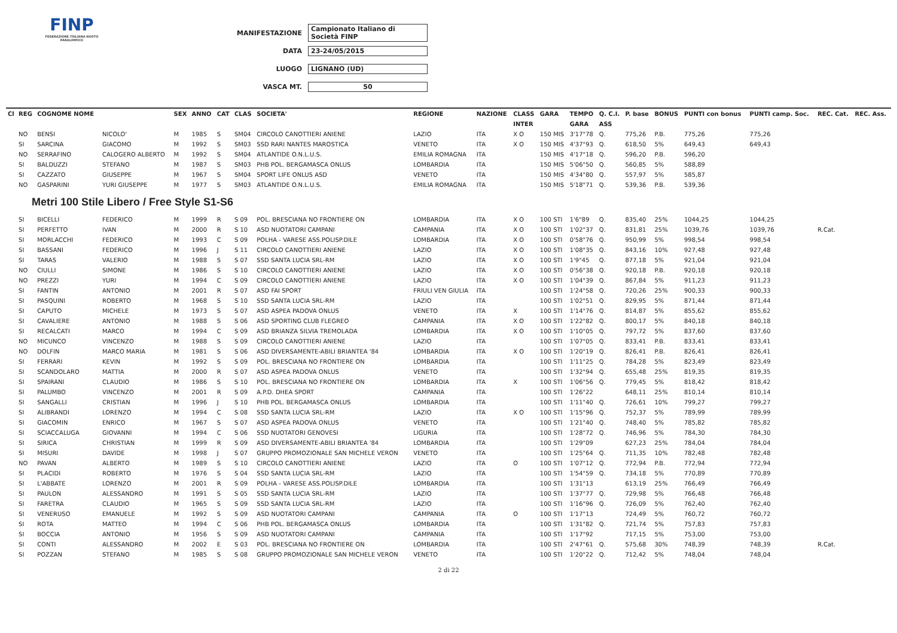FINP
FEDERAZIONE ITALIANA NUOTO PARALIMPICO
MANIFESTAZIONE Campionato Italiano di Società FINP
DATA 23-24/05/2015
LUOGO LIGNANO (UD)
VASCA MT. 50
| Cl | REG | COGNOME NOME | | SEX | ANNO | CAT | CLAS | SOCIETA' | REGIONE | NAZIONE | CLASS | GARA | TEMPO | Q. C.I. | P. base | BONUS | PUNTI con bonus | PUNTI camp. Soc. | REC. Cat. | REC. Ass. |
| --- | --- | --- | --- | --- | --- | --- | --- | --- | --- | --- | --- | --- | --- | --- | --- | --- | --- | --- | --- | --- |
| | | | | | | | | | | | INTER | | GARA | ASS | | | | | | |
| | NO | BENSI | NICOLO' | M | 1985 | S | SM04 | CIRCOLO CANOTTIERI ANIENE | LAZIO | ITA | X O | 150 MIS | 3'17"78 | Q. | 775,26 | P.B. | 775,26 | 775,26 | | |
| | SI | SARCINA | GIACOMO | M | 1992 | S | SM03 | SSD RARI NANTES MAROSTICA | VENETO | ITA | X O | 150 MIS | 4'37"93 | Q. | 618,50 | 5% | 649,43 | 649,43 | | |
| | NO | SERRAFINO | CALOGERO ALBERTO | M | 1992 | S | SM04 | ATLANTIDE O.N.L.U.S. | EMILIA ROMAGNA | ITA | | 150 MIS | 4'17"18 | Q. | 596,20 | P.B. | 596,20 | | | |
| | SI | BALDUZZI | STEFANO | M | 1987 | S | SM03 | PHB POL. BERGAMASCA ONLUS | LOMBARDIA | ITA | | 150 MIS | 5'06"50 | Q. | 560,85 | 5% | 588,89 | | | |
| | SI | CAZZATO | GIUSEPPE | M | 1967 | S | SM04 | SPORT LIFE ONLUS ASD | VENETO | ITA | | 150 MIS | 4'34"80 | Q. | 557,97 | 5% | 585,87 | | | |
| | NO | GASPARINI | YURI GIUSEPPE | M | 1977 | S | SM03 | ATLANTIDE O.N.L.U.S. | EMILIA ROMAGNA | ITA | | 150 MIS | 5'18"71 | Q. | 539,36 | P.B. | 539,36 | | | |
| Metri 100 Stile Libero / Free Style S1-S6 | | | | | | | | | | | | | | | | | | | | |
| | SI | BICELLI | FEDERICO | M | 1999 | R | S 09 | POL. BRESCIANA NO FRONTIERE ON | LOMBARDIA | ITA | X O | 100 STI | 1'6"89 | Q. | 835,40 | 25% | 1044,25 | 1044,25 | | |
| | SI | PERFETTO | IVAN | M | 2000 | R | S 10 | ASD NUOTATORI CAMPANI | CAMPANIA | ITA | X O | 100 STI | 1'02"37 | Q. | 831,81 | 25% | 1039,76 | 1039,76 | R.Cat. | |
| | SI | MORLACCHI | FEDERICO | M | 1993 | C | S 09 | POLHA - VARESE ASS.POLISP.DILE | LOMBARDIA | ITA | X O | 100 STI | 0'58"76 | Q. | 950,99 | 5% | 998,54 | 998,54 | | |
| | SI | BASSANI | FEDERICO | M | 1996 | J | S 11 | CIRCOLO CANOTTIERI ANIENE | LAZIO | ITA | X O | 100 STI | 1'08"35 | Q. | 843,16 | 10% | 927,48 | 927,48 | | |
| | SI | TARAS | VALERIO | M | 1988 | S | S 07 | SSD SANTA LUCIA SRL-RM | LAZIO | ITA | X O | 100 STI | 1'9"45 | Q. | 877,18 | 5% | 921,04 | 921,04 | | |
| | NO | CIULLI | SIMONE | M | 1986 | S | S 10 | CIRCOLO CANOTTIERI ANIENE | LAZIO | ITA | X O | 100 STI | 0'56"38 | Q. | 920,18 | P.B. | 920,18 | 920,18 | | |
| | NO | PREZZI | YURI | M | 1994 | C | S 09 | CIRCOLO CANOTTIERI ANIENE | LAZIO | ITA | X O | 100 STI | 1'04"39 | Q. | 867,84 | 5% | 911,23 | 911,23 | | |
| | SI | FANTIN | ANTONIO | M | 2001 | R | S 07 | ASD FAI SPORT | FRIULI VEN GIULIA | ITA | | 100 STI | 1'24"58 | Q. | 720,26 | 25% | 900,33 | 900,33 | | |
| | SI | PASQUINI | ROBERTO | M | 1968 | S | S 10 | SSD SANTA LUCIA SRL-RM | LAZIO | ITA | | 100 STI | 1'02"51 | Q. | 829,95 | 5% | 871,44 | 871,44 | | |
| | SI | CAPUTO | MICHELE | M | 1973 | S | S 07 | ASD ASPEA PADOVA ONLUS | VENETO | ITA | X | 100 STI | 1'14"76 | Q. | 814,87 | 5% | 855,62 | 855,62 | | |
| | SI | CAVALIERE | ANTONIO | M | 1988 | S | S 06 | ASD SPORTING CLUB FLEGREO | CAMPANIA | ITA | X O | 100 STI | 1'22"82 | Q. | 800,17 | 5% | 840,18 | 840,18 | | |
| | SI | RECALCATI | MARCO | M | 1994 | C | S 09 | ASD BRIANZA SILVIA TREMOLADA | LOMBARDIA | ITA | X O | 100 STI | 1'10"05 | Q. | 797,72 | 5% | 837,60 | 837,60 | | |
| | NO | MICUNCO | VINCENZO | M | 1988 | S | S 09 | CIRCOLO CANOTTIERI ANIENE | LAZIO | ITA | | 100 STI | 1'07"05 | Q. | 833,41 | P.B. | 833,41 | 833,41 | | |
| | NO | DOLFIN | MARCO MARIA | M | 1981 | S | S 06 | ASD DIVERSAMENTE-ABILI BRIANTEA '84 | LOMBARDIA | ITA | X O | 100 STI | 1'20"19 | Q. | 826,41 | P.B. | 826,41 | 826,41 | | |
| | SI | FERRARI | KEVIN | M | 1992 | S | S 09 | POL. BRESCIANA NO FRONTIERE ON | LOMBARDIA | ITA | | 100 STI | 1'11"25 | Q. | 784,28 | 5% | 823,49 | 823,49 | | |
| | SI | SCANDOLARO | MATTIA | M | 2000 | R | S 07 | ASD ASPEA PADOVA ONLUS | VENETO | ITA | | 100 STI | 1'32"94 | Q. | 655,48 | 25% | 819,35 | 819,35 | | |
| | SI | SPAIRANI | CLAUDIO | M | 1986 | S | S 10 | POL. BRESCIANA NO FRONTIERE ON | LOMBARDIA | ITA | X | 100 STI | 1'06"56 | Q. | 779,45 | 5% | 818,42 | 818,42 | | |
| | SI | PALUMBO | VINCENZO | M | 2001 | R | S 09 | A.P.D. DHEA SPORT | CAMPANIA | ITA | | 100 STI | 1'26"22 | | 648,11 | 25% | 810,14 | 810,14 | | |
| | SI | SANGALLI | CRISTIAN | M | 1996 | J | S 10 | PHB POL. BERGAMASCA ONLUS | LOMBARDIA | ITA | | 100 STI | 1'11"40 | Q. | 726,61 | 10% | 799,27 | 799,27 | | |
| | SI | ALIBRANDI | LORENZO | M | 1994 | C | S 08 | SSD SANTA LUCIA SRL-RM | LAZIO | ITA | X O | 100 STI | 1'15"96 | Q. | 752,37 | 5% | 789,99 | 789,99 | | |
| | SI | GIACOMIN | ENRICO | M | 1967 | S | S 07 | ASD ASPEA PADOVA ONLUS | VENETO | ITA | | 100 STI | 1'21"40 | Q. | 748,40 | 5% | 785,82 | 785,82 | | |
| | SI | SCIACCALUGA | GIOVANNI | M | 1994 | C | S 06 | SSD NUOTATORI GENOVESI | LIGURIA | ITA | | 100 STI | 1'28"72 | Q. | 746,96 | 5% | 784,30 | 784,30 | | |
| | SI | SIRICA | CHRISTIAN | M | 1999 | R | S 09 | ASD DIVERSAMENTE-ABILI BRIANTEA '84 | LOMBARDIA | ITA | | 100 STI | 1'29"09 | | 627,23 | 25% | 784,04 | 784,04 | | |
| | SI | MISURI | DAVIDE | M | 1998 | J | S 07 | GRUPPO PROMOZIONALE SAN MICHELE VERON | VENETO | ITA | | 100 STI | 1'25"64 | Q. | 711,35 | 10% | 782,48 | 782,48 | | |
| | NO | PAVAN | ALBERTO | M | 1989 | S | S 10 | CIRCOLO CANOTTIERI ANIENE | LAZIO | ITA | O | 100 STI | 1'07"12 | Q. | 772,94 | P.B. | 772,94 | 772,94 | | |
| | SI | PLACIDI | ROBERTO | M | 1976 | S | S 04 | SSD SANTA LUCIA SRL-RM | LAZIO | ITA | | 100 STI | 1'54"59 | Q. | 734,18 | 5% | 770,89 | 770,89 | | |
| | SI | L'ABBATE | LORENZO | M | 2001 | R | S 09 | POLHA - VARESE ASS.POLISP.DILE | LOMBARDIA | ITA | | 100 STI | 1'31"13 | | 613,19 | 25% | 766,49 | 766,49 | | |
| | SI | PAULON | ALESSANDRO | M | 1991 | S | S 05 | SSD SANTA LUCIA SRL-RM | LAZIO | ITA | | 100 STI | 1'37"77 | Q. | 729,98 | 5% | 766,48 | 766,48 | | |
| | SI | FARETRA | CLAUDIO | M | 1965 | S | S 09 | SSD SANTA LUCIA SRL-RM | LAZIO | ITA | | 100 STI | 1'16"96 | Q. | 726,09 | 5% | 762,40 | 762,40 | | |
| | SI | VENERUSO | EMANUELE | M | 1992 | S | S 09 | ASD NUOTATORI CAMPANI | CAMPANIA | ITA | O | 100 STI | 1'17"13 | | 724,49 | 5% | 760,72 | 760,72 | | |
| | SI | ROTA | MATTEO | M | 1994 | C | S 06 | PHB POL. BERGAMASCA ONLUS | LOMBARDIA | ITA | | 100 STI | 1'31"82 | Q. | 721,74 | 5% | 757,83 | 757,83 | | |
| | SI | BOCCIA | ANTONIO | M | 1956 | S | S 09 | ASD NUOTATORI CAMPANI | CAMPANIA | ITA | | 100 STI | 1'17"92 | | 717,15 | 5% | 753,00 | 753,00 | | |
| | SI | CONTI | ALESSANDRO | M | 2002 | E | S 03 | POL. BRESCIANA NO FRONTIERE ON | LOMBARDIA | ITA | | 100 STI | 2'47"61 | Q. | 575,68 | 30% | 748,39 | 748,39 | R.Cat. | |
| | SI | POZZAN | STEFANO | M | 1985 | S | S 08 | GRUPPO PROMOZIONALE SAN MICHELE VERON | VENETO | ITA | | 100 STI | 1'20"22 | Q. | 712,42 | 5% | 748,04 | 748,04 | | |
2 di 22